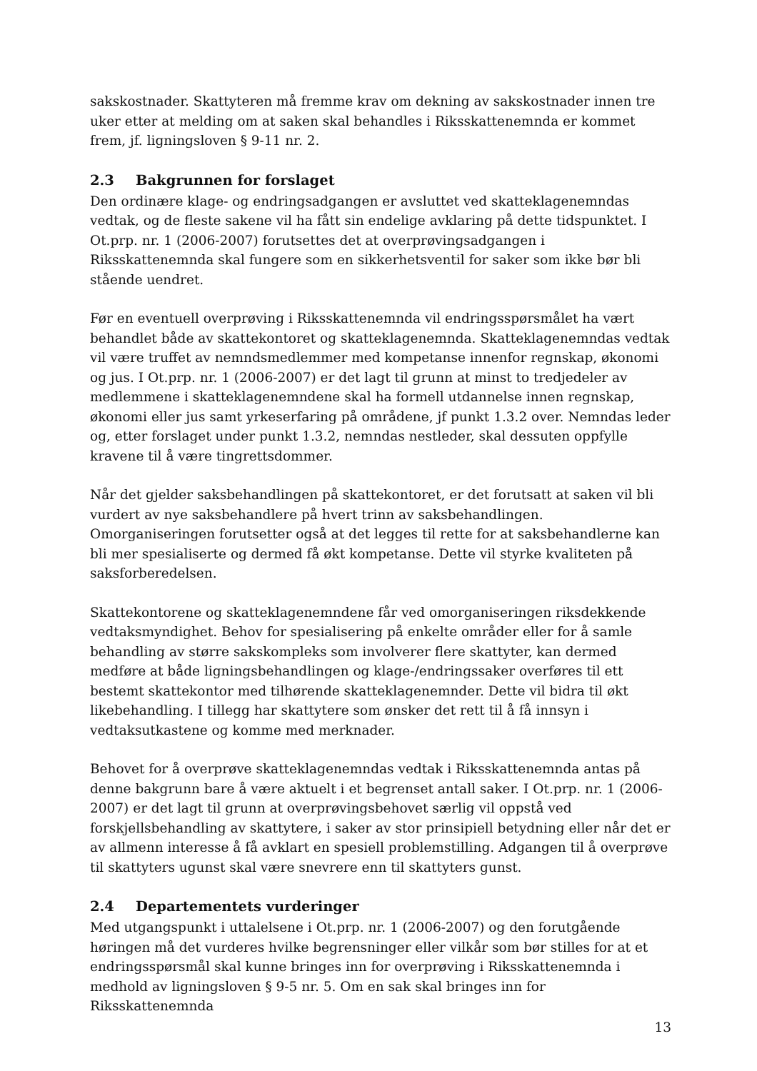sakskostnader. Skattyteren må fremme krav om dekning av sakskostnader innen tre uker etter at melding om at saken skal behandles i Riksskattenemnda er kommet frem, jf. ligningsloven § 9-11 nr. 2.
2.3 Bakgrunnen for forslaget
Den ordinære klage- og endringsadgangen er avsluttet ved skatteklagenemndas vedtak, og de fleste sakene vil ha fått sin endelige avklaring på dette tidspunktet. I Ot.prp. nr. 1 (2006-2007) forutsettes det at overprøvingsadgangen i Riksskattenemnda skal fungere som en sikkerhetsventil for saker som ikke bør bli stående uendret.
Før en eventuell overprøving i Riksskattenemnda vil endringsspørsmålet ha vært behandlet både av skattekontoret og skatteklagenemnda. Skatteklagenemndas vedtak vil være truffet av nemndsmedlemmer med kompetanse innenfor regnskap, økonomi og jus. I Ot.prp. nr. 1 (2006-2007) er det lagt til grunn at minst to tredjedeler av medlemmene i skatteklagenemndene skal ha formell utdannelse innen regnskap, økonomi eller jus samt yrkeserfaring på områdene, jf punkt 1.3.2 over. Nemndas leder og, etter forslaget under punkt 1.3.2, nemndas nestleder, skal dessuten oppfylle kravene til å være tingrettsdommer.
Når det gjelder saksbehandlingen på skattekontoret, er det forutsatt at saken vil bli vurdert av nye saksbehandlere på hvert trinn av saksbehandlingen. Omorganiseringen forutsetter også at det legges til rette for at saksbehandlerne kan bli mer spesialiserte og dermed få økt kompetanse. Dette vil styrke kvaliteten på saksforberedelsen.
Skattekontorene og skatteklagenemndene får ved omorganiseringen riksdekkende vedtaksmyndighet. Behov for spesialisering på enkelte områder eller for å samle behandling av større sakskompleks som involverer flere skattyter, kan dermed medføre at både ligningsbehandlingen og klage-/endringssaker overføres til ett bestemt skattekontor med tilhørende skatteklagenemnder. Dette vil bidra til økt likebehandling. I tillegg har skattytere som ønsker det rett til å få innsyn i vedtaksutkastene og komme med merknader.
Behovet for å overprøve skatteklagenemndas vedtak i Riksskattenemnda antas på denne bakgrunn bare å være aktuelt i et begrenset antall saker. I Ot.prp. nr. 1 (2006-2007) er det lagt til grunn at overprøvingsbehovet særlig vil oppstå ved forskjellsbehandling av skattytere, i saker av stor prinsipiell betydning eller når det er av allmenn interesse å få avklart en spesiell problemstilling. Adgangen til å overprøve til skattyters ugunst skal være snevrere enn til skattyters gunst.
2.4 Departementets vurderinger
Med utgangspunkt i uttalelsene i Ot.prp. nr. 1 (2006-2007) og den forutgående høringen må det vurderes hvilke begrensninger eller vilkår som bør stilles for at et endringsspørsmål skal kunne bringes inn for overprøving i Riksskattenemnda i medhold av ligningsloven § 9-5 nr. 5. Om en sak skal bringes inn for Riksskattenemnda
13